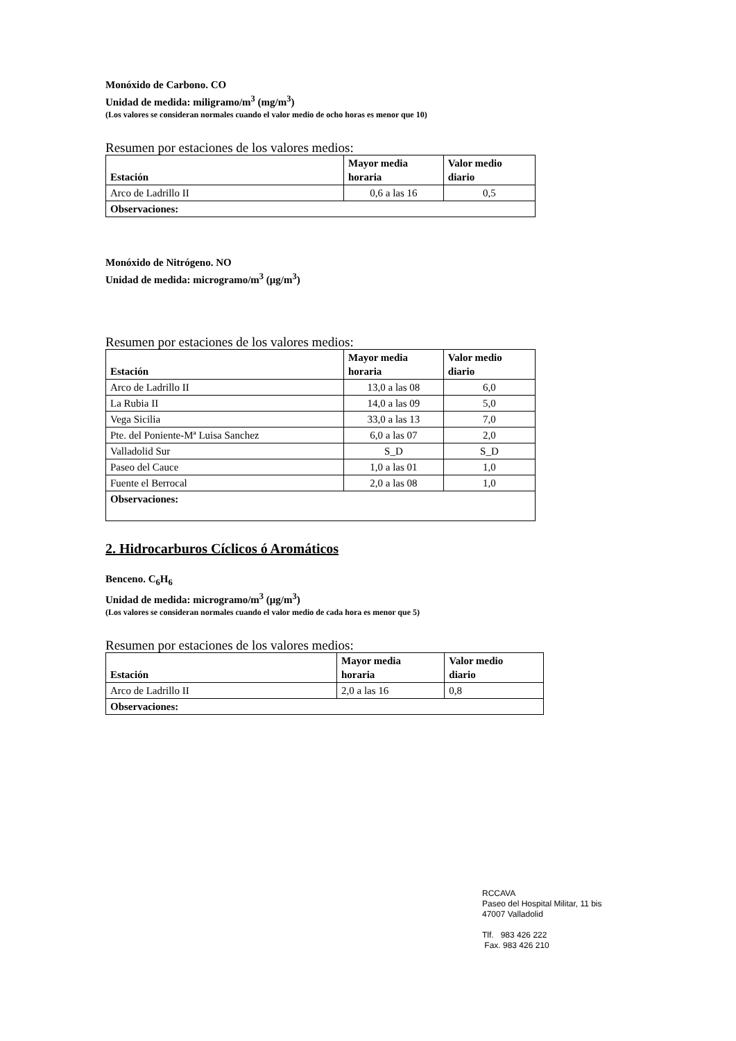Monóxido de Carbono. CO
Unidad de medida: miligramo/m<sup>3</sup> (mg/m<sup>3</sup>)
(Los valores se consideran normales cuando el valor medio de ocho horas es menor que 10)
Resumen por estaciones de los valores medios:
| Estación | Mayor media horaria | Valor medio diario |
| --- | --- | --- |
| Arco de Ladrillo II | 0,6 a las 16 | 0,5 |
| Observaciones: | | |
Monóxido de Nitrógeno. NO
Unidad de medida: microgramo/m<sup>3</sup> (μg/m<sup>3</sup>)
Resumen por estaciones de los valores medios:
| Estación | Mayor media horaria | Valor medio diario |
| --- | --- | --- |
| Arco de Ladrillo II | 13,0 a las 08 | 6,0 |
| La Rubia II | 14,0 a las 09 | 5,0 |
| Vega Sicilia | 33,0 a las 13 | 7,0 |
| Pte. del Poniente-Mª Luisa Sanchez | 6,0 a las 07 | 2,0 |
| Valladolid Sur | S_D | S_D |
| Paseo del Cauce | 1,0 a las 01 | 1,0 |
| Fuente el Berrocal | 2,0 a las 08 | 1,0 |
| Observaciones: | | |
2. Hidrocarburos Cíclicos ó Aromáticos
Benceno. C<sub>6</sub>H<sub>6</sub>
Unidad de medida: microgramo/m<sup>3</sup> (μg/m<sup>3</sup>)
(Los valores se consideran normales cuando el valor medio de cada hora es menor que 5)
Resumen por estaciones de los valores medios:
| Estación | Mayor media horaria | Valor medio diario |
| --- | --- | --- |
| Arco de Ladrillo II | 2,0 a las 16 | 0,8 |
| Observaciones: | | |
RCCAVA
Paseo del Hospital Militar, 11 bis
47007 Valladolid
Tlf. 983 426 222
Fax. 983 426 210